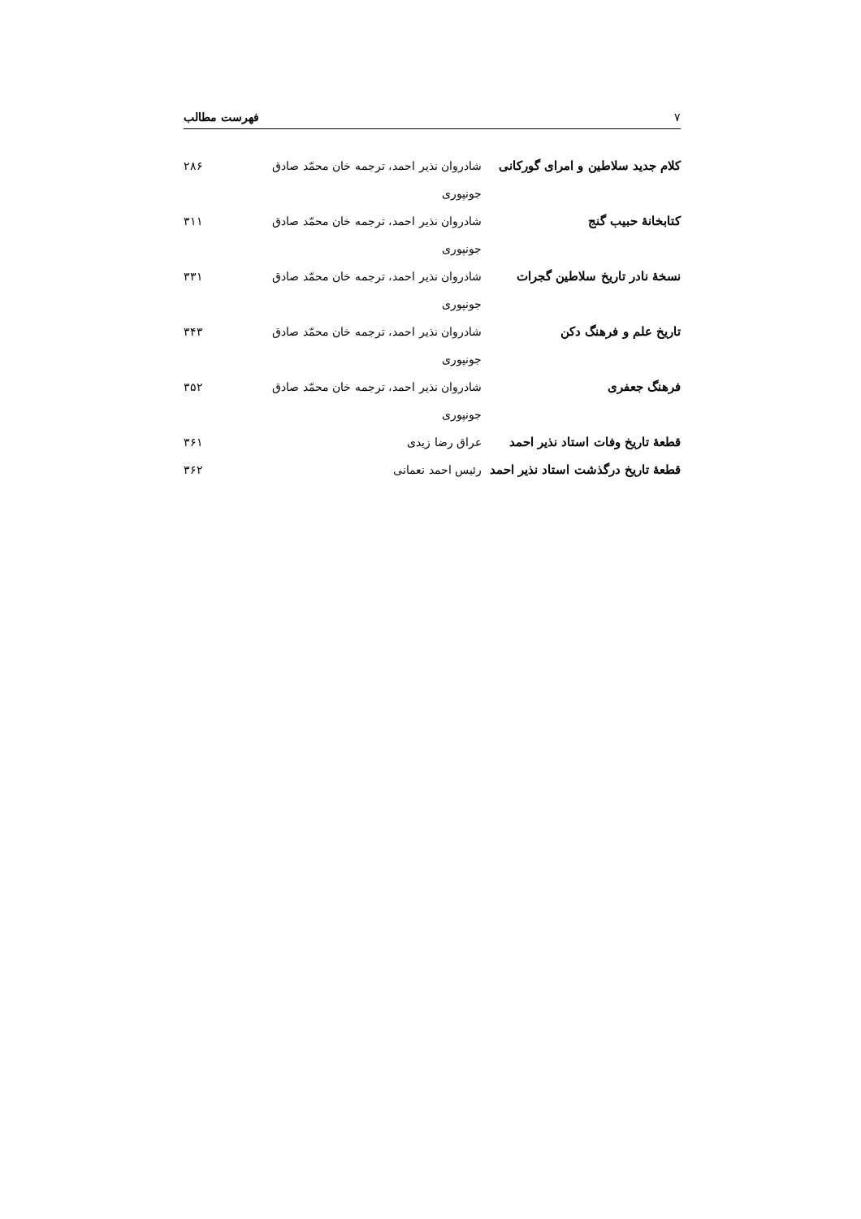۷ فهرست مطالب
| کلام جدید سلاطین و امرای گورکانی | شادروان نذیر احمد، ترجمه خان محمّد صادق جونپوری | ۲۸۶ |
| کتابخانهٔ حبیب گنج | شادروان نذیر احمد، ترجمه خان محمّد صادق جونپوری | ۳۱۱ |
| نسخهٔ نادر تاریخ سلاطین گجرات | شادروان نذیر احمد، ترجمه خان محمّد صادق جونپوری | ۳۳۱ |
| تاریخ علم و فرهنگ دکن | شادروان نذیر احمد، ترجمه خان محمّد صادق جونپوری | ۳۴۳ |
| فرهنگ جعفری | شادروان نذیر احمد، ترجمه خان محمّد صادق جونپوری | ۳۵۲ |
| قطعهٔ تاریخ وفات استاد نذیر احمد | عراق رضا زیدی | ۳۶۱ |
| قطعهٔ تاریخ درگذشت استاد نذیر احمد | رئیس احمد نعمانی | ۳۶۲ |